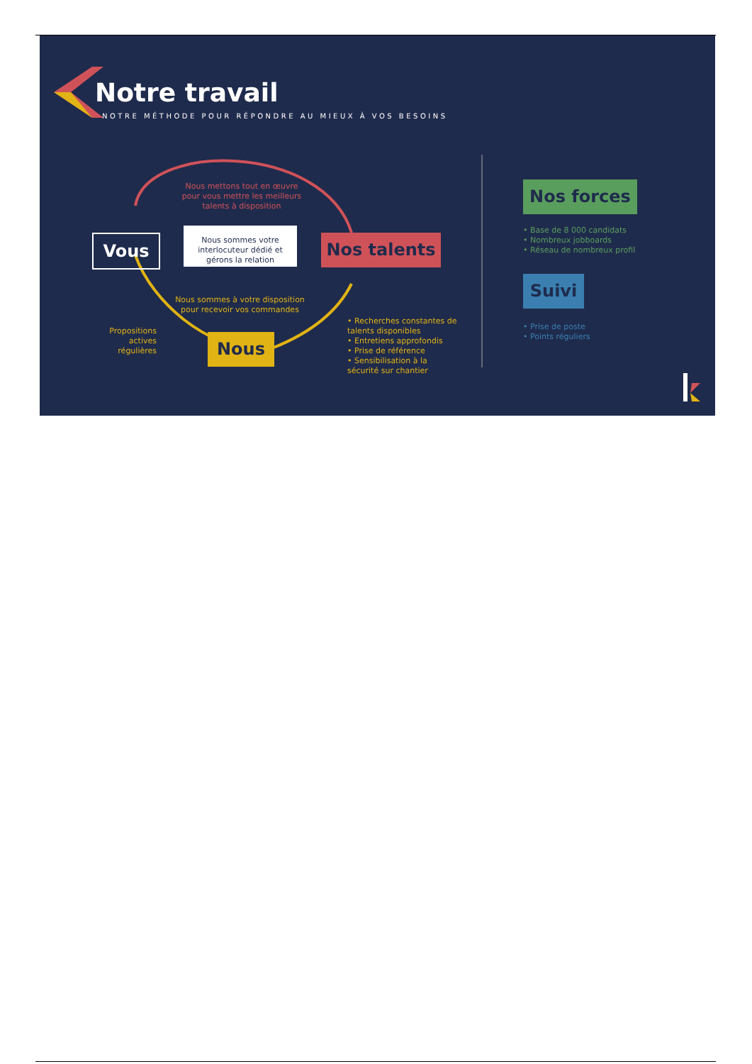Notre travail
NOTRE MÉTHODE POUR RÉPONDRE AU MIEUX À VOS BESOINS
Nous mettons tout en œuvre pour vous mettre les meilleurs talents à disposition
Vous
Nous sommes votre interlocuteur dédié et gérons la relation
Nos talents
Nous sommes à votre disposition pour recevoir vos commandes
Propositions actives régulières
Nous
• Recherches constantes de talents disponibles
• Entretiens approfondis
• Prise de référence
• Sensibilisation à la sécurité sur chantier
Nos forces
• Base de 8 000 candidats
• Nombreux jobboards
• Réseau de nombreux profil
Suivi
• Prise de poste
• Points réguliers